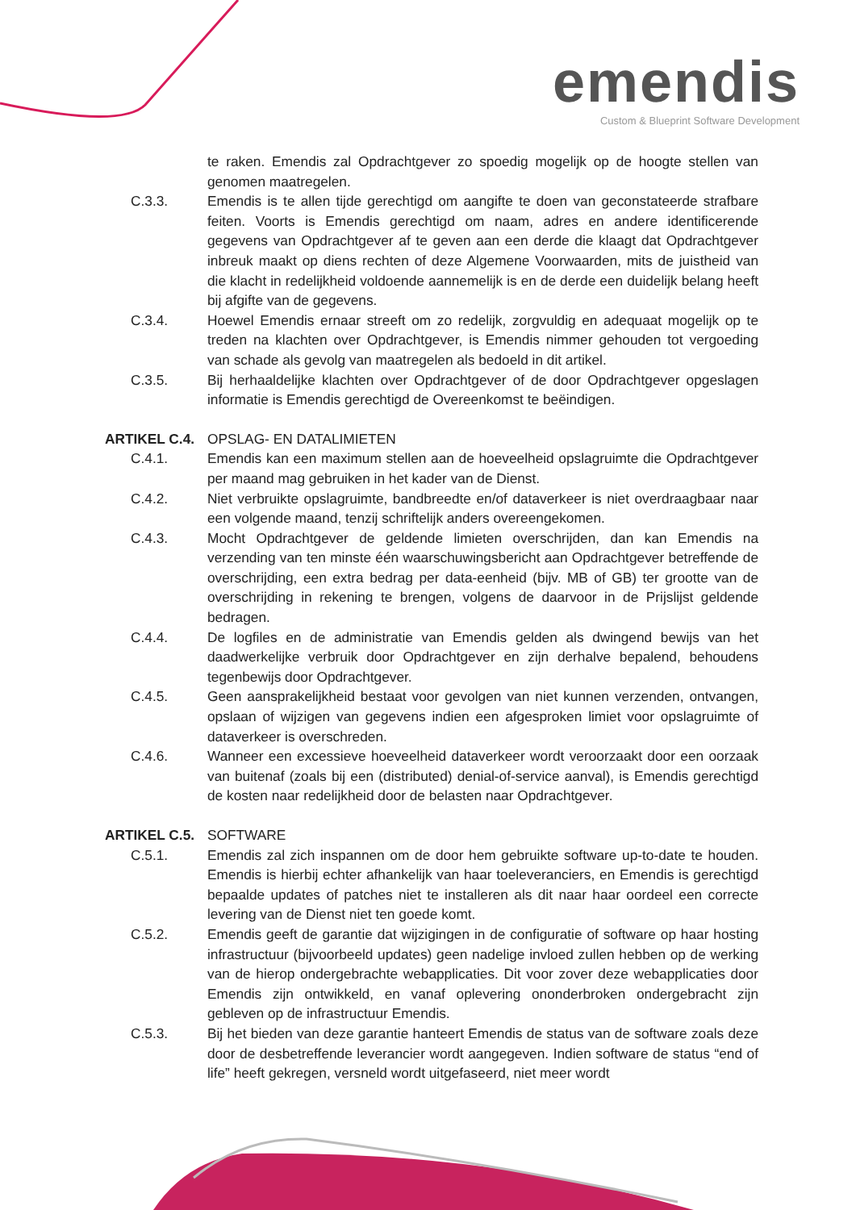emendis
Custom & Blueprint Software Development
te raken. Emendis zal Opdrachtgever zo spoedig mogelijk op de hoogte stellen van genomen maatregelen.
C.3.3. Emendis is te allen tijde gerechtigd om aangifte te doen van geconstateerde strafbare feiten. Voorts is Emendis gerechtigd om naam, adres en andere identificerende gegevens van Opdrachtgever af te geven aan een derde die klaagt dat Opdrachtgever inbreuk maakt op diens rechten of deze Algemene Voorwaarden, mits de juistheid van die klacht in redelijkheid voldoende aannemelijk is en de derde een duidelijk belang heeft bij afgifte van de gegevens.
C.3.4. Hoewel Emendis ernaar streeft om zo redelijk, zorgvuldig en adequaat mogelijk op te treden na klachten over Opdrachtgever, is Emendis nimmer gehouden tot vergoeding van schade als gevolg van maatregelen als bedoeld in dit artikel.
C.3.5. Bij herhaaldelijke klachten over Opdrachtgever of de door Opdrachtgever opgeslagen informatie is Emendis gerechtigd de Overeenkomst te beëindigen.
ARTIKEL C.4. OPSLAG- EN DATALIMIETEN
C.4.1. Emendis kan een maximum stellen aan de hoeveelheid opslagruimte die Opdrachtgever per maand mag gebruiken in het kader van de Dienst.
C.4.2. Niet verbruikte opslagruimte, bandbreedte en/of dataverkeer is niet overdraagbaar naar een volgende maand, tenzij schriftelijk anders overeengekomen.
C.4.3. Mocht Opdrachtgever de geldende limieten overschrijden, dan kan Emendis na verzending van ten minste één waarschuwingsbericht aan Opdrachtgever betreffende de overschrijding, een extra bedrag per data-eenheid (bijv. MB of GB) ter grootte van de overschrijding in rekening te brengen, volgens de daarvoor in de Prijslijst geldende bedragen.
C.4.4. De logfiles en de administratie van Emendis gelden als dwingend bewijs van het daadwerkelijke verbruik door Opdrachtgever en zijn derhalve bepalend, behoudens tegenbewijs door Opdrachtgever.
C.4.5. Geen aansprakelijkheid bestaat voor gevolgen van niet kunnen verzenden, ontvangen, opslaan of wijzigen van gegevens indien een afgesproken limiet voor opslagruimte of dataverkeer is overschreden.
C.4.6. Wanneer een excessieve hoeveelheid dataverkeer wordt veroorzaakt door een oorzaak van buitenaf (zoals bij een (distributed) denial-of-service aanval), is Emendis gerechtigd de kosten naar redelijkheid door de belasten naar Opdrachtgever.
ARTIKEL C.5. SOFTWARE
C.5.1. Emendis zal zich inspannen om de door hem gebruikte software up-to-date te houden. Emendis is hierbij echter afhankelijk van haar toeleveranciers, en Emendis is gerechtigd bepaalde updates of patches niet te installeren als dit naar haar oordeel een correcte levering van de Dienst niet ten goede komt.
C.5.2. Emendis geeft de garantie dat wijzigingen in de configuratie of software op haar hosting infrastructuur (bijvoorbeeld updates) geen nadelige invloed zullen hebben op de werking van de hierop ondergebrachte webapplicaties. Dit voor zover deze webapplicaties door Emendis zijn ontwikkeld, en vanaf oplevering ononderbroken ondergebracht zijn gebleven op de infrastructuur Emendis.
C.5.3. Bij het bieden van deze garantie hanteert Emendis de status van de software zoals deze door de desbetreffende leverancier wordt aangegeven. Indien software de status “end of life” heeft gekregen, versneld wordt uitgefaseerd, niet meer wordt